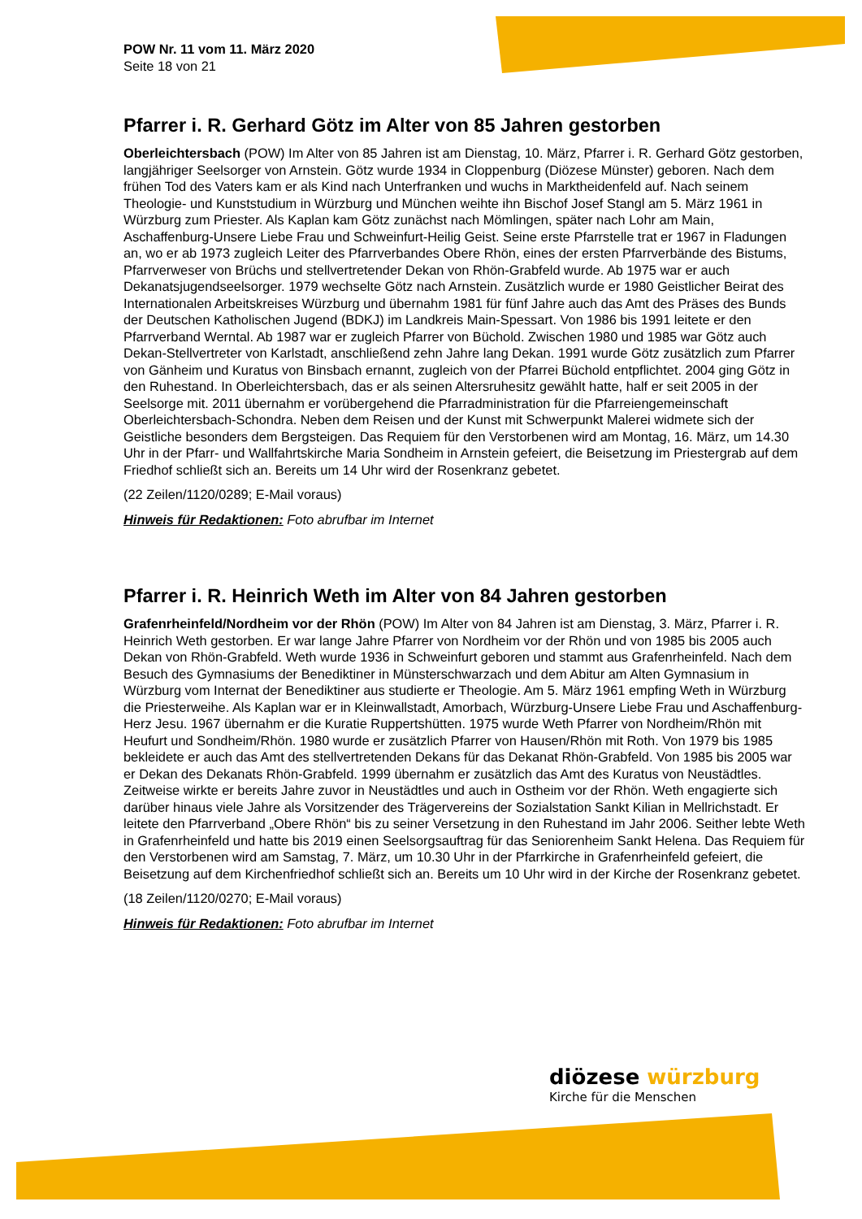POW Nr. 11 vom 11. März 2020
Seite 18 von 21
Pfarrer i. R. Gerhard Götz im Alter von 85 Jahren gestorben
Oberleichtersbach (POW) Im Alter von 85 Jahren ist am Dienstag, 10. März, Pfarrer i. R. Gerhard Götz gestorben, langjähriger Seelsorger von Arnstein. Götz wurde 1934 in Cloppenburg (Diözese Münster) geboren. Nach dem frühen Tod des Vaters kam er als Kind nach Unterfranken und wuchs in Marktheidenfeld auf. Nach seinem Theologie- und Kunststudium in Würzburg und München weihte ihn Bischof Josef Stangl am 5. März 1961 in Würzburg zum Priester. Als Kaplan kam Götz zunächst nach Mömlingen, später nach Lohr am Main, Aschaffenburg-Unsere Liebe Frau und Schweinfurt-Heilig Geist. Seine erste Pfarrstelle trat er 1967 in Fladungen an, wo er ab 1973 zugleich Leiter des Pfarrverbandes Obere Rhön, eines der ersten Pfarrverbände des Bistums, Pfarrverweser von Brüchs und stellvertretender Dekan von Rhön-Grabfeld wurde. Ab 1975 war er auch Dekanatsjugendseelsorger. 1979 wechselte Götz nach Arnstein. Zusätzlich wurde er 1980 Geistlicher Beirat des Internationalen Arbeitskreises Würzburg und übernahm 1981 für fünf Jahre auch das Amt des Präses des Bunds der Deutschen Katholischen Jugend (BDKJ) im Landkreis Main-Spessart. Von 1986 bis 1991 leitete er den Pfarrverband Werntal. Ab 1987 war er zugleich Pfarrer von Büchold. Zwischen 1980 und 1985 war Götz auch Dekan-Stellvertreter von Karlstadt, anschließend zehn Jahre lang Dekan. 1991 wurde Götz zusätzlich zum Pfarrer von Gänheim und Kuratus von Binsbach ernannt, zugleich von der Pfarrei Büchold entpflichtet. 2004 ging Götz in den Ruhestand. In Oberleichtersbach, das er als seinen Altersruhesitz gewählt hatte, half er seit 2005 in der Seelsorge mit. 2011 übernahm er vorübergehend die Pfarradministration für die Pfarreiengemeinschaft Oberleichtersbach-Schondra. Neben dem Reisen und der Kunst mit Schwerpunkt Malerei widmete sich der Geistliche besonders dem Bergsteigen. Das Requiem für den Verstorbenen wird am Montag, 16. März, um 14.30 Uhr in der Pfarr- und Wallfahrtskirche Maria Sondheim in Arnstein gefeiert, die Beisetzung im Priestergrab auf dem Friedhof schließt sich an. Bereits um 14 Uhr wird der Rosenkranz gebetet.
(22 Zeilen/1120/0289; E-Mail voraus)
Hinweis für Redaktionen: Foto abrufbar im Internet
Pfarrer i. R. Heinrich Weth im Alter von 84 Jahren gestorben
Grafenrheinfeld/Nordheim vor der Rhön (POW) Im Alter von 84 Jahren ist am Dienstag, 3. März, Pfarrer i. R. Heinrich Weth gestorben. Er war lange Jahre Pfarrer von Nordheim vor der Rhön und von 1985 bis 2005 auch Dekan von Rhön-Grabfeld. Weth wurde 1936 in Schweinfurt geboren und stammt aus Grafenrheinfeld. Nach dem Besuch des Gymnasiums der Benediktiner in Münsterschwarzach und dem Abitur am Alten Gymnasium in Würzburg vom Internat der Benediktiner aus studierte er Theologie. Am 5. März 1961 empfing Weth in Würzburg die Priesterweihe. Als Kaplan war er in Kleinwallstadt, Amorbach, Würzburg-Unsere Liebe Frau und Aschaffenburg-Herz Jesu. 1967 übernahm er die Kuratie Ruppertshütten. 1975 wurde Weth Pfarrer von Nordheim/Rhön mit Heufurt und Sondheim/Rhön. 1980 wurde er zusätzlich Pfarrer von Hausen/Rhön mit Roth. Von 1979 bis 1985 bekleidete er auch das Amt des stellvertretenden Dekans für das Dekanat Rhön-Grabfeld. Von 1985 bis 2005 war er Dekan des Dekanats Rhön-Grabfeld. 1999 übernahm er zusätzlich das Amt des Kuratus von Neustädtles. Zeitweise wirkte er bereits Jahre zuvor in Neustädtles und auch in Ostheim vor der Rhön. Weth engagierte sich darüber hinaus viele Jahre als Vorsitzender des Trägervereins der Sozialstation Sankt Kilian in Mellrichstadt. Er leitete den Pfarrverband „Obere Rhön“ bis zu seiner Versetzung in den Ruhestand im Jahr 2006. Seither lebte Weth in Grafenrheinfeld und hatte bis 2019 einen Seelsorgsauftrag für das Seniorenheim Sankt Helena. Das Requiem für den Verstorbenen wird am Samstag, 7. März, um 10.30 Uhr in der Pfarrkirche in Grafenrheinfeld gefeiert, die Beisetzung auf dem Kirchenfriedhof schließt sich an. Bereits um 10 Uhr wird in der Kirche der Rosenkranz gebetet.
(18 Zeilen/1120/0270; E-Mail voraus)
Hinweis für Redaktionen: Foto abrufbar im Internet
diözese würzburg
Kirche für die Menschen